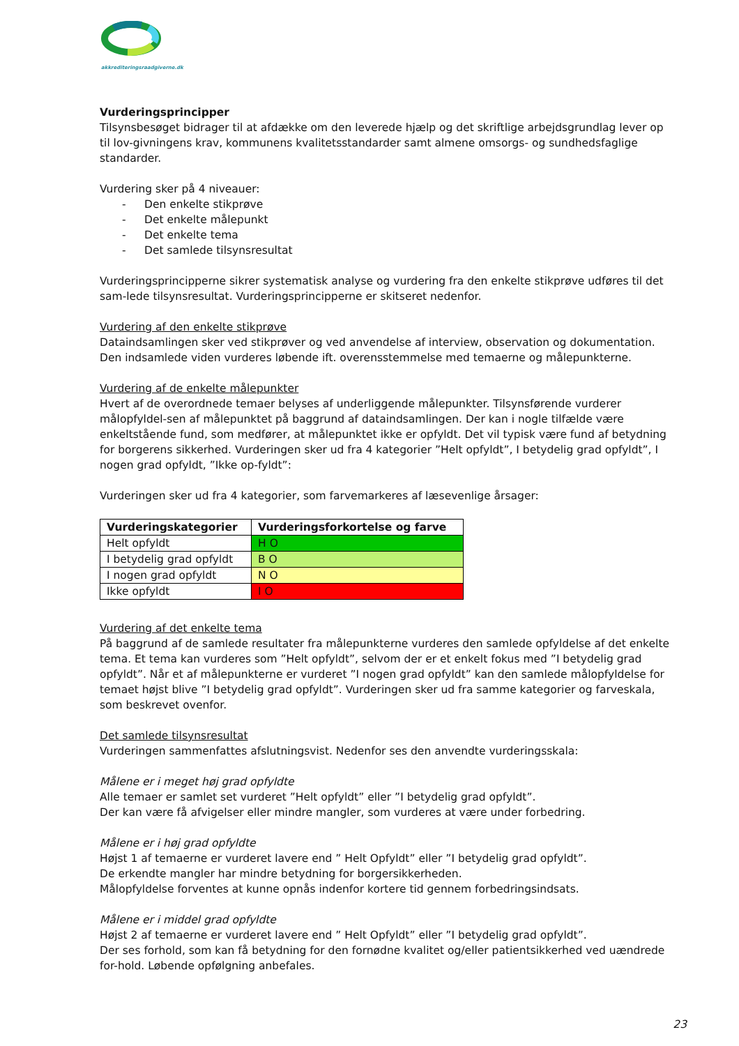akkrediteringsraadgiverne.dk
Vurderingsprincipper
Tilsynsbesøget bidrager til at afdække om den leverede hjælp og det skriftlige arbejdsgrundlag lever op til lov-givningens krav, kommunens kvalitetsstandarder samt almene omsorgs- og sundhedsfaglige standarder.
Vurdering sker på 4 niveauer:
- Den enkelte stikprøve
- Det enkelte målepunkt
- Det enkelte tema
- Det samlede tilsynsresultat
Vurderingsprincipperne sikrer systematisk analyse og vurdering fra den enkelte stikprøve udføres til det sam-lede tilsynsresultat. Vurderingsprincipperne er skitseret nedenfor.
Vurdering af den enkelte stikprøve
Dataindsamlingen sker ved stikprøver og ved anvendelse af interview, observation og dokumentation. Den indsamlede viden vurderes løbende ift. overensstemmelse med temaerne og målepunkterne.
Vurdering af de enkelte målepunkter
Hvert af de overordnede temaer belyses af underliggende målepunkter. Tilsynsførende vurderer målopfyldel-sen af målepunktet på baggrund af dataindsamlingen. Der kan i nogle tilfælde være enkeltstående fund, som medfører, at målepunktet ikke er opfyldt. Det vil typisk være fund af betydning for borgerens sikkerhed. Vurderingen sker ud fra 4 kategorier ”Helt opfyldt”, I betydelig grad opfyldt”, I nogen grad opfyldt, ”Ikke op-fyldt”:
Vurderingen sker ud fra 4 kategorier, som farvemarkeres af læsevenlige årsager:
| Vurderingskategorier | Vurderingsforkortelse og farve |
| --- | --- |
| Helt opfyldt | H O |
| I betydelig grad opfyldt | B O |
| I nogen grad opfyldt | N O |
| Ikke opfyldt | I O |
Vurdering af det enkelte tema
På baggrund af de samlede resultater fra målepunkterne vurderes den samlede opfyldelse af det enkelte tema. Et tema kan vurderes som ”Helt opfyldt”, selvom der er et enkelt fokus med ”I betydelig grad opfyldt”. Når et af målepunkterne er vurderet ”I nogen grad opfyldt” kan den samlede målopfyldelse for temaet højst blive ”I betydelig grad opfyldt”. Vurderingen sker ud fra samme kategorier og farveskala, som beskrevet ovenfor.
Det samlede tilsynsresultat
Vurderingen sammenfattes afslutningsvist. Nedenfor ses den anvendte vurderingsskala:
Målene er i meget høj grad opfyldte
Alle temaer er samlet set vurderet ”Helt opfyldt” eller ”I betydelig grad opfyldt”.
Der kan være få afvigelser eller mindre mangler, som vurderes at være under forbedring.
Målene er i høj grad opfyldte
Højst 1 af temaerne er vurderet lavere end ” Helt Opfyldt” eller ”I betydelig grad opfyldt”.
De erkendte mangler har mindre betydning for borgersikkerheden.
Målopfyldelse forventes at kunne opnås indenfor kortere tid gennem forbedringsindsats.
Målene er i middel grad opfyldte
Højst 2 af temaerne er vurderet lavere end ” Helt Opfyldt” eller ”I betydelig grad opfyldt”.
Der ses forhold, som kan få betydning for den fornødne kvalitet og/eller patientsikkerhed ved uændrede for-hold. Løbende opfølgning anbefales.
23